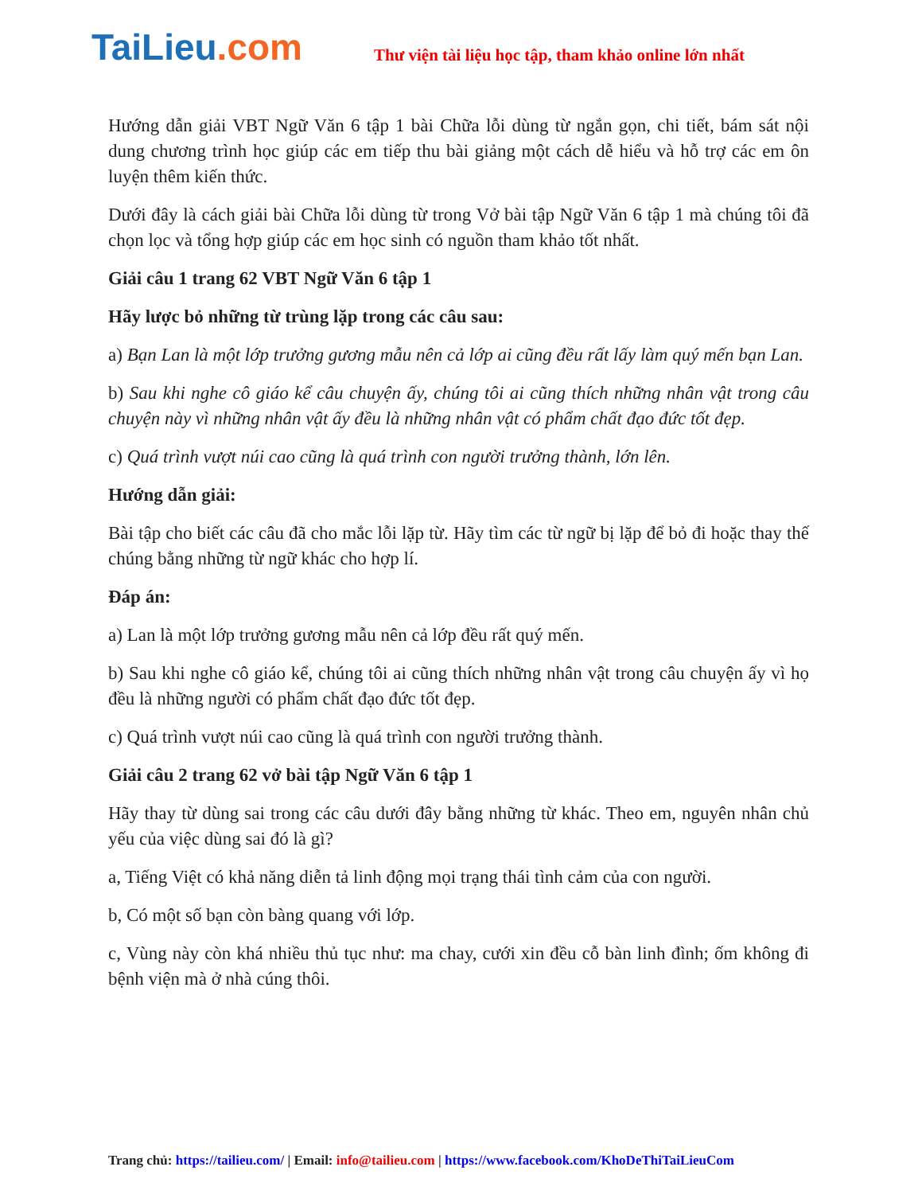TaiLieu.com
Thư viện tài liệu học tập, tham khảo online lớn nhất
Hướng dẫn giải VBT Ngữ Văn 6 tập 1 bài Chữa lỗi dùng từ ngắn gọn, chi tiết, bám sát nội dung chương trình học giúp các em tiếp thu bài giảng một cách dễ hiểu và hỗ trợ các em ôn luyện thêm kiến thức.
Dưới đây là cách giải bài Chữa lỗi dùng từ trong Vở bài tập Ngữ Văn 6 tập 1 mà chúng tôi đã chọn lọc và tổng hợp giúp các em học sinh có nguồn tham khảo tốt nhất.
Giải câu 1 trang 62 VBT Ngữ Văn 6 tập 1
Hãy lược bỏ những từ trùng lặp trong các câu sau:
a) Bạn Lan là một lớp trưởng gương mẫu nên cả lớp ai cũng đều rất lấy làm quý mến bạn Lan.
b) Sau khi nghe cô giáo kể câu chuyện ấy, chúng tôi ai cũng thích những nhân vật trong câu chuyện này vì những nhân vật ấy đều là những nhân vật có phẩm chất đạo đức tốt đẹp.
c) Quá trình vượt núi cao cũng là quá trình con người trưởng thành, lớn lên.
Hướng dẫn giải:
Bài tập cho biết các câu đã cho mắc lỗi lặp từ. Hãy tìm các từ ngữ bị lặp để bỏ đi hoặc thay thế chúng bằng những từ ngữ khác cho hợp lí.
Đáp án:
a) Lan là một lớp trưởng gương mẫu nên cả lớp đều rất quý mến.
b) Sau khi nghe cô giáo kể, chúng tôi ai cũng thích những nhân vật trong câu chuyện ấy vì họ đều là những người có phẩm chất đạo đức tốt đẹp.
c) Quá trình vượt núi cao cũng là quá trình con người trưởng thành.
Giải câu 2 trang 62 vở bài tập Ngữ Văn 6 tập 1
Hãy thay từ dùng sai trong các câu dưới đây bằng những từ khác. Theo em, nguyên nhân chủ yếu của việc dùng sai đó là gì?
a, Tiếng Việt có khả năng diễn tả linh động mọi trạng thái tình cảm của con người.
b, Có một số bạn còn bàng quang với lớp.
c, Vùng này còn khá nhiều thủ tục như: ma chay, cưới xin đều cỗ bàn linh đình; ốm không đi bệnh viện mà ở nhà cúng thôi.
Trang chủ: https://tailieu.com/ | Email: info@tailieu.com | https://www.facebook.com/KhoDeThiTaiLieuCom